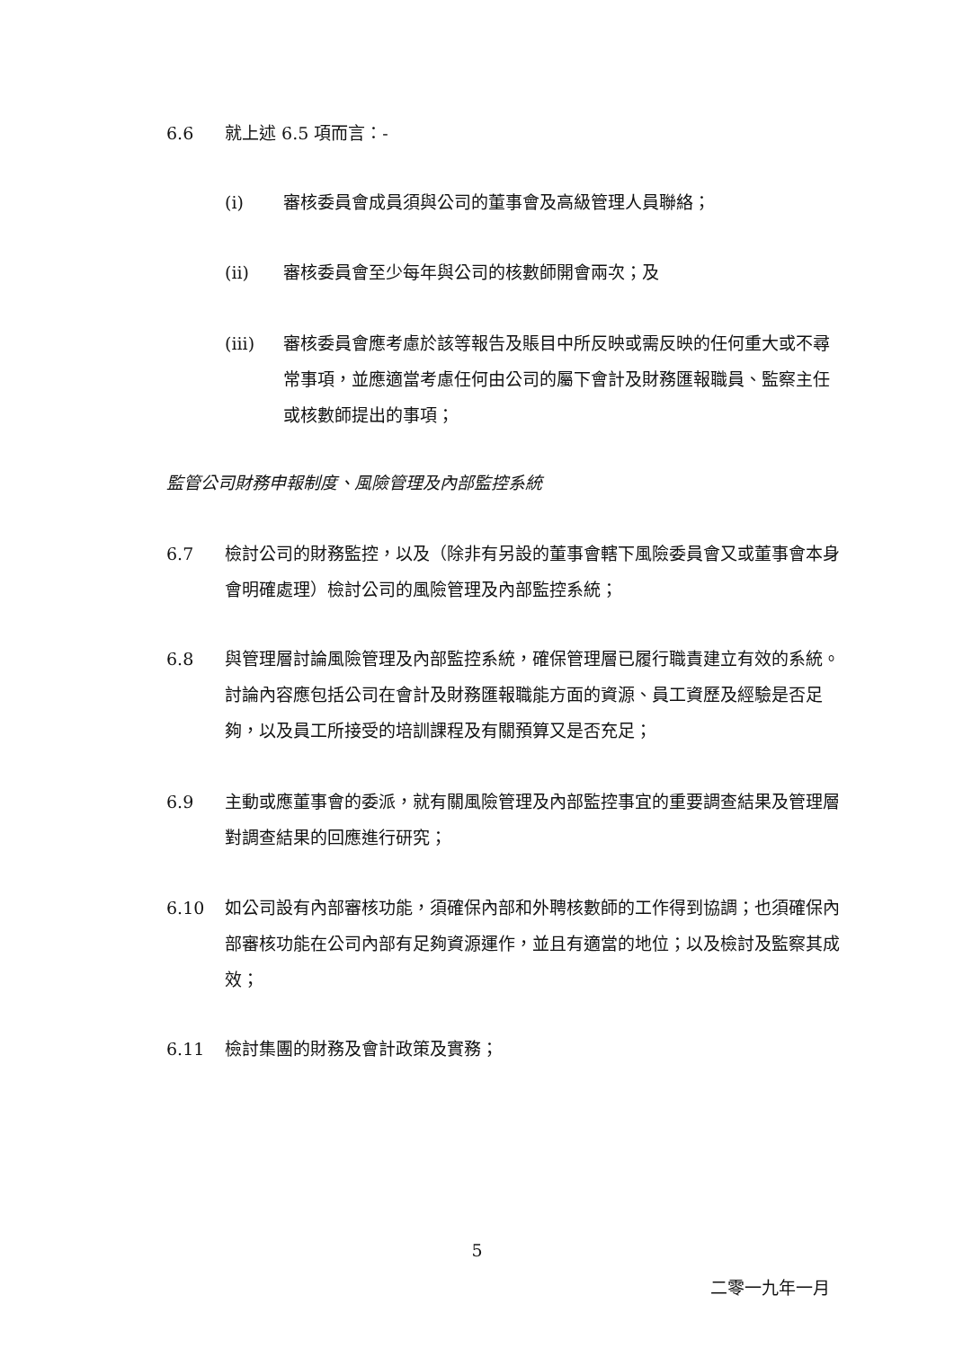6.6 就上述 6.5 項而言：-
(i) 審核委員會成員須與公司的董事會及高級管理人員聯絡；
(ii) 審核委員會至少每年與公司的核數師開會兩次；及
(iii) 審核委員會應考慮於該等報告及賬目中所反映或需反映的任何重大或不尋常事項，並應適當考慮任何由公司的屬下會計及財務匯報職員、監察主任或核數師提出的事項；
監管公司財務申報制度、風險管理及內部監控系統
6.7 檢討公司的財務監控，以及（除非有另設的董事會轄下風險委員會又或董事會本身會明確處理）檢討公司的風險管理及內部監控系統；
6.8 與管理層討論風險管理及內部監控系統，確保管理層已履行職責建立有效的系統。討論內容應包括公司在會計及財務匯報職能方面的資源、員工資歷及經驗是否足夠，以及員工所接受的培訓課程及有關預算又是否充足；
6.9 主動或應董事會的委派，就有關風險管理及內部監控事宜的重要調查結果及管理層對調查結果的回應進行研究；
6.10 如公司設有內部審核功能，須確保內部和外聘核數師的工作得到協調；也須確保內部審核功能在公司內部有足夠資源運作，並且有適當的地位；以及檢討及監察其成效；
6.11 檢討集團的財務及會計政策及實務；
5
二零一九年一月